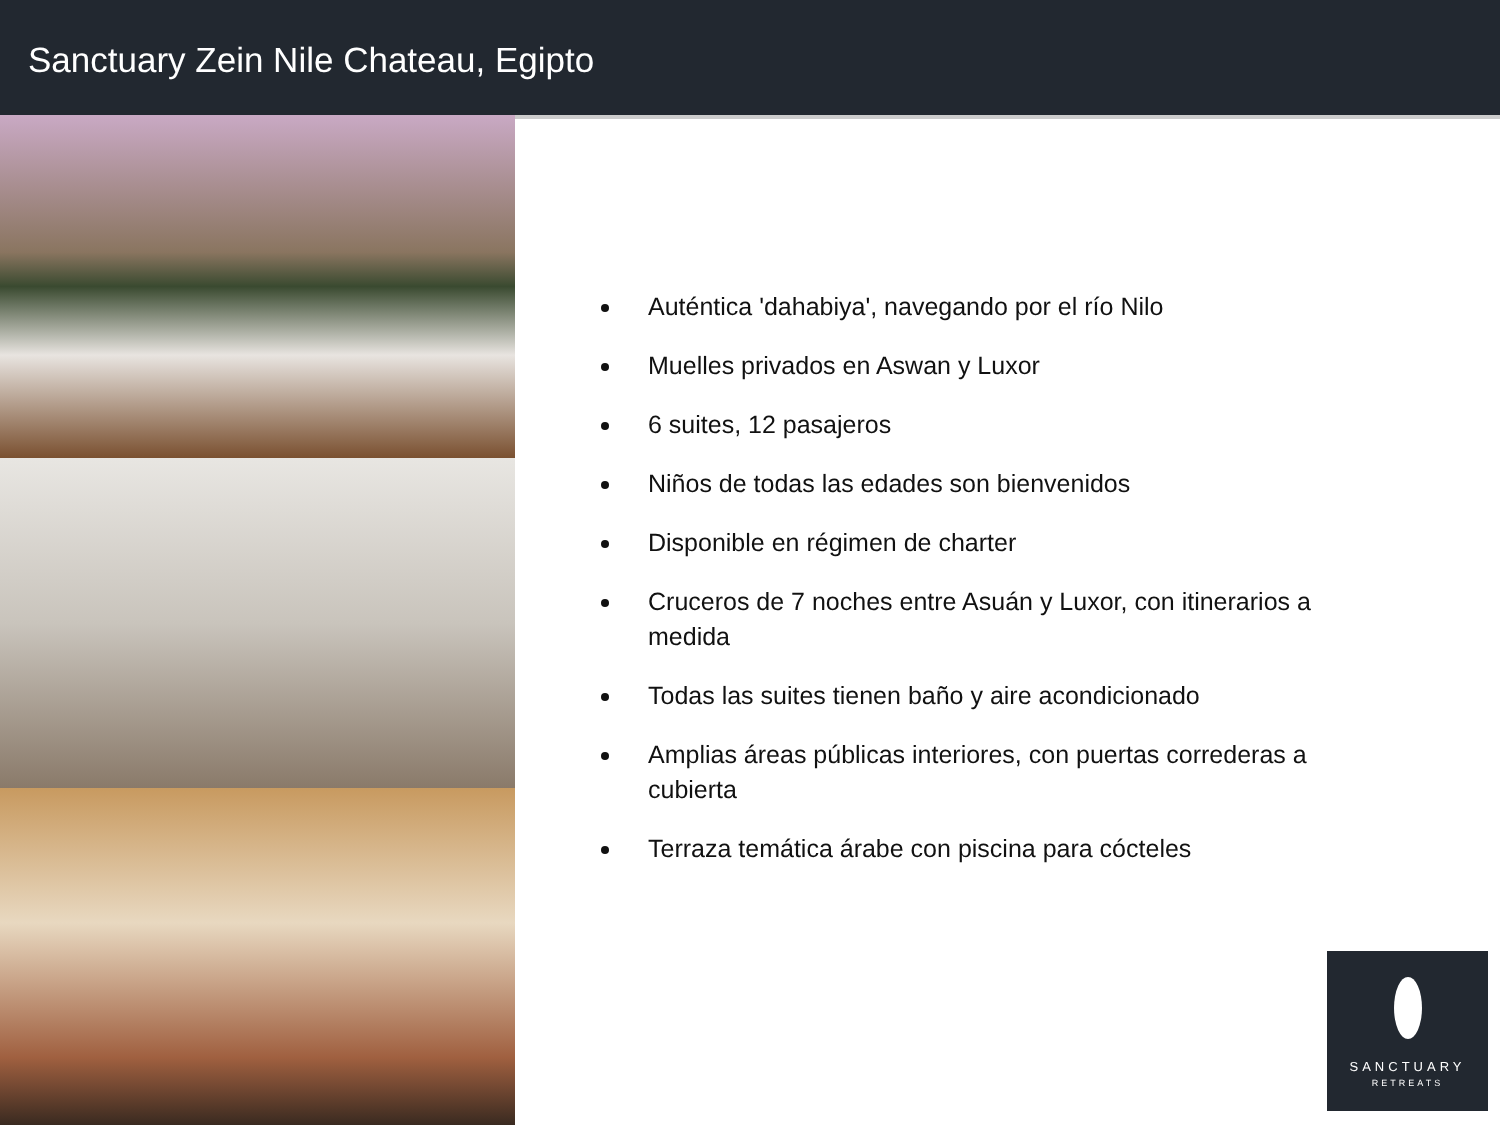Sanctuary Zein Nile Chateau, Egipto
Auténtica 'dahabiya', navegando por el río Nilo
Muelles privados en Aswan y Luxor
6 suites, 12 pasajeros
Niños de todas las edades son bienvenidos
Disponible en régimen de charter
Cruceros de 7 noches entre Asuán y Luxor, con itinerarios a medida
Todas las suites tienen baño y aire acondicionado
Amplias áreas públicas interiores, con puertas correderas a cubierta
Terraza temática árabe con piscina para cócteles
SANCTUARY
RETREATS